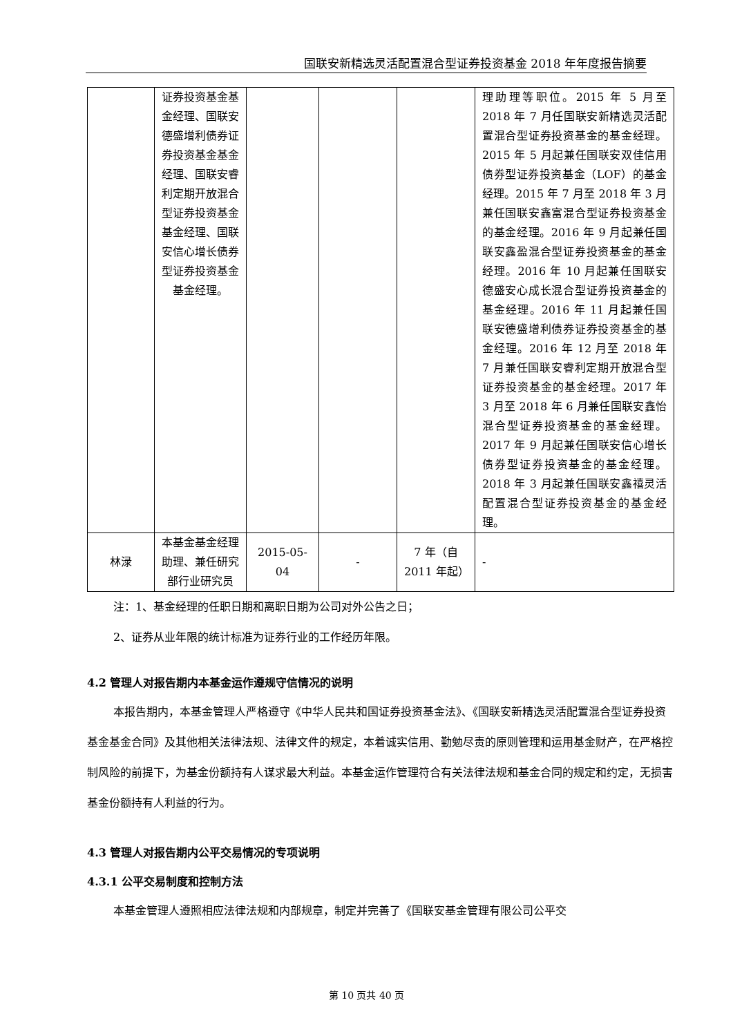国联安新精选灵活配置混合型证券投资基金 2018 年年度报告摘要
| | 证券投资基金基金经理、国联安德盛增利债券证券投资基金基金经理、国联安睿利定期开放混合型证券投资基金基金经理、国联安信心增长债券型证券投资基金基金经理。 | | | | 理助理等职位。2015 年 5 月至 2018 年 7 月任国联安新精选灵活配置混合型证券投资基金的基金经理。2015 年 5 月起兼任国联安双佳信用债券型证券投资基金（LOF）的基金经理。2015 年 7 月至 2018 年 3 月兼任国联安鑫富混合型证券投资基金的基金经理。2016 年 9 月起兼任国联安鑫盈混合型证券投资基金的基金经理。2016 年 10 月起兼任国联安德盛安心成长混合型证券投资基金的基金经理。2016 年 11 月起兼任国联安德盛增利债券证券投资基金的基金经理。2016 年 12 月至 2018 年 7 月兼任国联安睿利定期开放混合型证券投资基金的基金经理。2017 年 3 月至 2018 年 6 月兼任国联安鑫怡混合型证券投资基金的基金经理。2017 年 9 月起兼任国联安信心增长债券型证券投资基金的基金经理。2018 年 3 月起兼任国联安鑫禧灵活配置混合型证券投资基金的基金经理。 |
| 林渌 | 本基金基金经理助理、兼任研究部行业研究员 | 2015-05-04 | - | 7 年（自 2011 年起） | - |
注：1、基金经理的任职日期和离职日期为公司对外公告之日；
2、证券从业年限的统计标准为证券行业的工作经历年限。
4.2 管理人对报告期内本基金运作遵规守信情况的说明
本报告期内，本基金管理人严格遵守《中华人民共和国证券投资基金法》、《国联安新精选灵活配置混合型证券投资基金基金合同》及其他相关法律法规、法律文件的规定，本着诚实信用、勤勉尽责的原则管理和运用基金财产，在严格控制风险的前提下，为基金份额持有人谋求最大利益。本基金运作管理符合有关法律法规和基金合同的规定和约定，无损害基金份额持有人利益的行为。
4.3 管理人对报告期内公平交易情况的专项说明
4.3.1 公平交易制度和控制方法
本基金管理人遵照相应法律法规和内部规章，制定并完善了《国联安基金管理有限公司公平交
第 10 页共 40 页